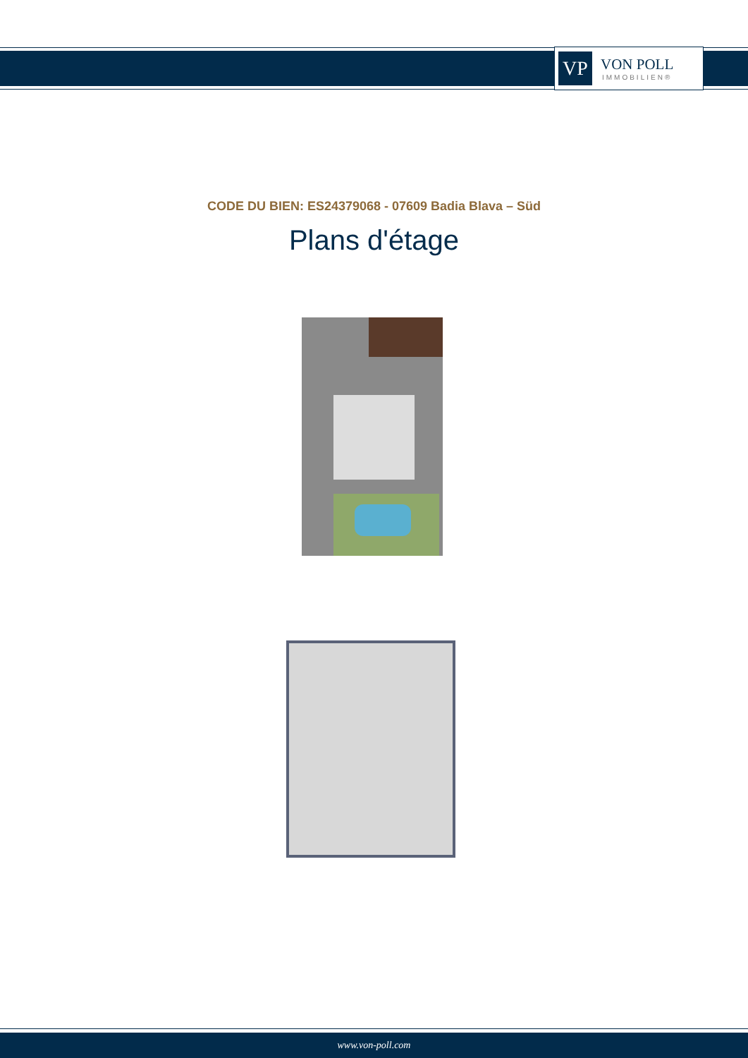VP
VON POLL
IMMOBILIEN®
CODE DU BIEN: ES24379068 - 07609 Badia Blava – Süd
Plans d'étage
www.von-poll.com